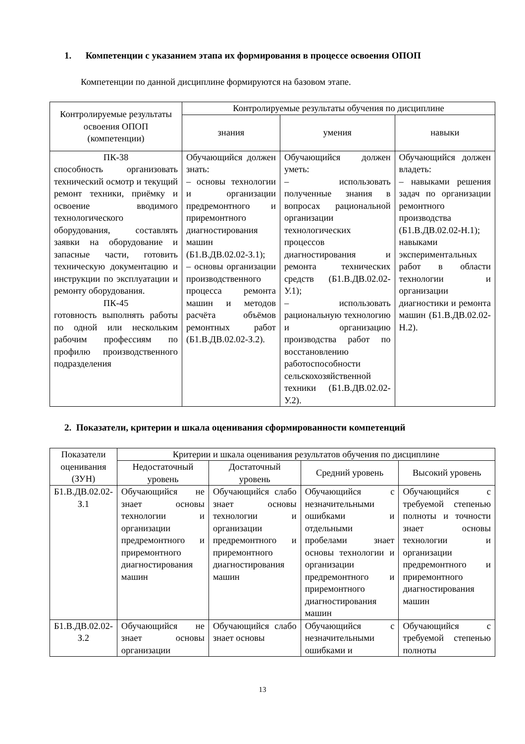1. Компетенции с указанием этапа их формирования в процессе освоения ОПОП
Компетенции по данной дисциплине формируются на базовом этапе.
| Контролируемые результаты освоения ОПОП (компетенции) | Контролируемые результаты обучения по дисциплине | | |
| --- | --- | --- | --- |
| | знания | умения | навыки |
| ПК-38 способность организовать технический осмотр и текущий ремонт техники, приёмку и освоение вводимого технологического оборудования, составлять заявки на оборудование и запасные части, готовить техническую документацию и инструкции по эксплуатации и ремонту оборудования. ПК-45 готовность выполнять работы по одной или нескольким рабочим профессиям по профилю производственного подразделения | Обучающийся должен знать: – основы технологии и организации предремонтного и приремонтного диагностирования машин (Б1.В.ДВ.02.02-З.1); – основы организации производственного процесса ремонта машин и методов расчёта объёмов ремонтных работ (Б1.В.ДВ.02.02-З.2). | Обучающийся должен уметь: – использовать полученные знания в вопросах рациональной организации технологических процессов диагностирования и ремонта технических средств (Б1.В.ДВ.02.02-У.1); – использовать рациональную технологию и организацию производства работ по восстановлению работоспособности сельскохозяйственной техники (Б1.В.ДВ.02.02-У.2). | Обучающийся должен владеть: – навыками решения задач по организации ремонтного производства (Б1.В.ДВ.02.02-Н.1); навыками экспериментальных работ в области технологии и организации диагностики и ремонта машин (Б1.В.ДВ.02.02-Н.2). |
2. Показатели, критерии и шкала оценивания сформированности компетенций
| Показатели оценивания (ЗУН) | Критерии и шкала оценивания результатов обучения по дисциплине | | | |
| --- | --- | --- | --- | --- |
| | Недостаточный уровень | Достаточный уровень | Средний уровень | Высокий уровень |
| Б1.В.ДВ.02.02-З.1 | Обучающийся не знает основы технологии и организации предремонтного и приремонтного диагностирования машин | Обучающийся слабо знает основы технологии и организации предремонтного и приремонтного диагностирования машин | Обучающийся с незначительными ошибками и отдельными пробелами знает основы технологии и организации предремонтного и приремонтного диагностирования машин | Обучающийся с требуемой степенью полноты и точности знает основы технологии и организации предремонтного и приремонтного диагностирования машин |
| Б1.В.ДВ.02.02-З.2 | Обучающийся не знает основы организации | Обучающийся слабо знает основы | Обучающийся с незначительными ошибками и | Обучающийся с требуемой степенью полноты |
13